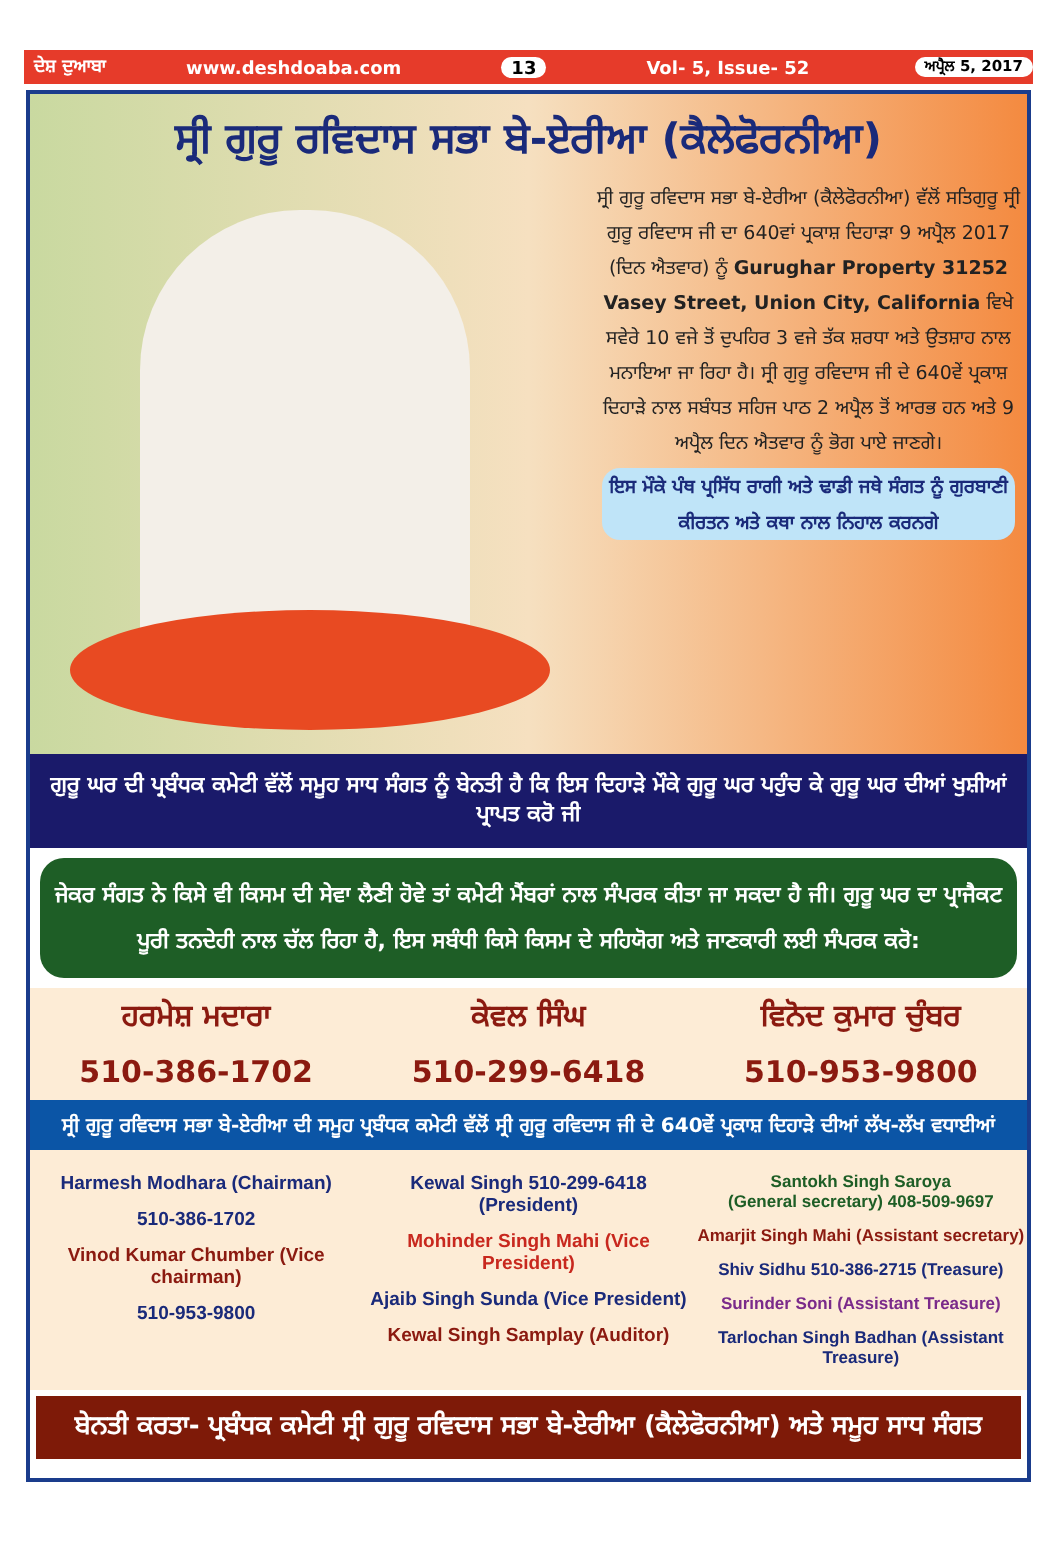ਦੇਸ਼ ਦੁਆਬਾ www.deshdoaba.com 13 Vol- 5, Issue- 52
ਅਪ੍ਰੈਲ 5, 2017
ਸ੍ਰੀ ਗੁਰੂ ਰਵਿਦਾਸ ਸਭਾ ਬੇ-ਏਰੀਆ (ਕੈਲੇਫੋਰਨੀਆ)
ਸ੍ਰੀ ਗੁਰੂ ਰਵਿਦਾਸ ਸਭਾ ਬੇ-ਏਰੀਆ (ਕੈਲੇਫੋਰਨੀਆ) ਵੱਲੋਂ ਸਤਿਗੁਰੂ ਸ੍ਰੀ ਗੁਰੂ ਰਵਿਦਾਸ ਜੀ ਦਾ 640ਵਾਂ ਪ੍ਰਕਾਸ਼ ਦਿਹਾੜਾ 9 ਅਪ੍ਰੈਲ 2017 (ਦਿਨ ਐਤਵਾਰ) ਨੂੰ Gurughar Property 31252 Vasey Street, Union City, California ਵਿਖੇ ਸਵੇਰੇ 10 ਵਜੇ ਤੋਂ ਦੁਪਹਿਰ 3 ਵਜੇ ਤੱਕ ਸ਼ਰਧਾ ਅਤੇ ਉਤਸ਼ਾਹ ਨਾਲ ਮਨਾਇਆ ਜਾ ਰਿਹਾ ਹੈ। ਸ੍ਰੀ ਗੁਰੂ ਰਵਿਦਾਸ ਜੀ ਦੇ 640ਵੇਂ ਪ੍ਰਕਾਸ਼ ਦਿਹਾੜੇ ਨਾਲ ਸਬੰਧਤ ਸਹਿਜ ਪਾਠ 2 ਅਪ੍ਰੈਲ ਤੋਂ ਆਰਭ ਹਨ ਅਤੇ 9 ਅਪ੍ਰੈਲ ਦਿਨ ਐਤਵਾਰ ਨੂੰ ਭੋਗ ਪਾਏ ਜਾਣਗੇ।
ਇਸ ਮੌਕੇ ਪੰਥ ਪ੍ਰਸਿੱਧ ਰਾਗੀ ਅਤੇ ਢਾਡੀ ਜਥੇ ਸੰਗਤ ਨੂੰ ਗੁਰਬਾਣੀ ਕੀਰਤਨ ਅਤੇ ਕਥਾ ਨਾਲ ਨਿਹਾਲ ਕਰਨਗੇ
ਗੁਰੂ ਘਰ ਦੀ ਪ੍ਰਬੰਧਕ ਕਮੇਟੀ ਵੱਲੋਂ ਸਮੂਹ ਸਾਧ ਸੰਗਤ ਨੂੰ ਬੇਨਤੀ ਹੈ ਕਿ ਇਸ ਦਿਹਾੜੇ ਮੌਕੇ ਗੁਰੂ ਘਰ ਪਹੁੰਚ ਕੇ ਗੁਰੂ ਘਰ ਦੀਆਂ ਖੁਸ਼ੀਆਂ ਪ੍ਰਾਪਤ ਕਰੋ ਜੀ
ਜੇਕਰ ਸੰਗਤ ਨੇ ਕਿਸੇ ਵੀ ਕਿਸਮ ਦੀ ਸੇਵਾ ਲੈਣੀ ਹੋਵੇ ਤਾਂ ਕਮੇਟੀ ਮੈਂਬਰਾਂ ਨਾਲ ਸੰਪਰਕ ਕੀਤਾ ਜਾ ਸਕਦਾ ਹੈ ਜੀ। ਗੁਰੂ ਘਰ ਦਾ ਪ੍ਰਾਜੈਕਟ ਪੂਰੀ ਤਨਦੇਹੀ ਨਾਲ ਚੱਲ ਰਿਹਾ ਹੈ, ਇਸ ਸਬੰਧੀ ਕਿਸੇ ਕਿਸਮ ਦੇ ਸਹਿਯੋਗ ਅਤੇ ਜਾਣਕਾਰੀ ਲਈ ਸੰਪਰਕ ਕਰੋ:
ਹਰਮੇਸ਼ ਮਦਾਰਾ
510-386-1702
ਕੇਵਲ ਸਿੰਘ
510-299-6418
ਵਿਨੋਦ ਕੁਮਾਰ ਚੁੰਬਰ
510-953-9800
ਸ੍ਰੀ ਗੁਰੂ ਰਵਿਦਾਸ ਸਭਾ ਬੇ-ਏਰੀਆ ਦੀ ਸਮੂਹ ਪ੍ਰਬੰਧਕ ਕਮੇਟੀ ਵੱਲੋਂ ਸ੍ਰੀ ਗੁਰੂ ਰਵਿਦਾਸ ਜੀ ਦੇ 640ਵੇਂ ਪ੍ਰਕਾਸ਼ ਦਿਹਾੜੇ ਦੀਆਂ ਲੱਖ-ਲੱਖ ਵਧਾਈਆਂ
Harmesh Modhara (Chairman)
510-386-1702
Vinod Kumar Chumber (Vice chairman)
510-953-9800
Kewal Singh 510-299-6418 (President)
Mohinder Singh Mahi (Vice President)
Ajaib Singh Sunda (Vice President)
Kewal Singh Samplay (Auditor)
Santokh Singh Saroya
(General secretary) 408-509-9697
Amarjit Singh Mahi (Assistant secretary)
Shiv Sidhu 510-386-2715 (Treasure)
Surinder Soni (Assistant Treasure)
Tarlochan Singh Badhan (Assistant Treasure)
ਬੇਨਤੀ ਕਰਤਾ- ਪ੍ਰਬੰਧਕ ਕਮੇਟੀ ਸ੍ਰੀ ਗੁਰੂ ਰਵਿਦਾਸ ਸਭਾ ਬੇ-ਏਰੀਆ (ਕੈਲੇਫੋਰਨੀਆ) ਅਤੇ ਸਮੂਹ ਸਾਧ ਸੰਗਤ